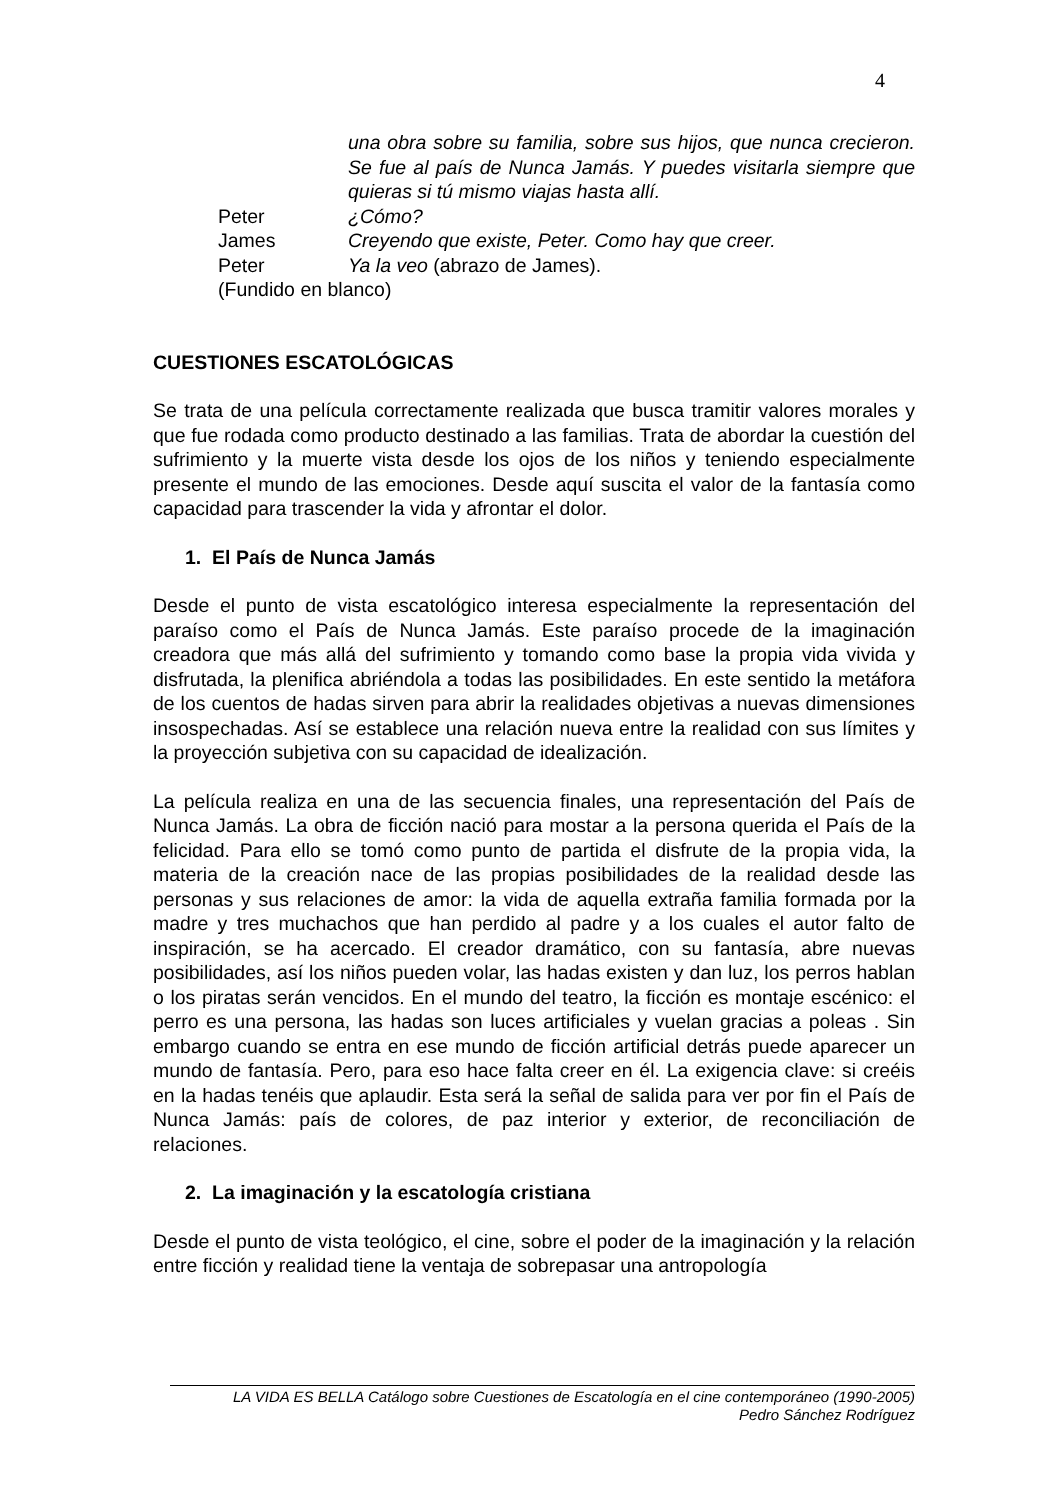4
una obra sobre su familia, sobre sus hijos, que nunca crecieron. Se fue al país de Nunca Jamás. Y puedes visitarla siempre que quieras si tú mismo viajas hasta allí.
Peter ¿Cómo?
James Creyendo que existe, Peter. Como hay que creer.
Peter Ya la veo (abrazo de James).
(Fundido en blanco)
CUESTIONES ESCATOLÓGICAS
Se trata de una película correctamente realizada que busca tramitir valores morales y que fue rodada como producto destinado a las familias. Trata de abordar la cuestión del sufrimiento y la muerte vista desde los ojos de los niños y teniendo especialmente presente el mundo de las emociones. Desde aquí suscita el valor de la fantasía como capacidad para trascender la vida y afrontar el dolor.
1. El País de Nunca Jamás
Desde el punto de vista escatológico interesa especialmente la representación del paraíso como el País de Nunca Jamás. Este paraíso procede de la imaginación creadora que más allá del sufrimiento y tomando como base la propia vida vivida y disfrutada, la plenifica abriéndola a todas las posibilidades. En este sentido la metáfora de los cuentos de hadas sirven para abrir la realidades objetivas a nuevas dimensiones insospechadas. Así se establece una relación nueva entre la realidad con sus límites y la proyección subjetiva con su capacidad de idealización.
La película realiza en una de las secuencia finales, una representación del País de Nunca Jamás. La obra de ficción nació para mostar a la persona querida el País de la felicidad. Para ello se tomó como punto de partida el disfrute de la propia vida, la materia de la creación nace de las propias posibilidades de la realidad desde las personas y sus relaciones de amor: la vida de aquella extraña familia formada por la madre y tres muchachos que han perdido al padre y a los cuales el autor falto de inspiración, se ha acercado. El creador dramático, con su fantasía, abre nuevas posibilidades, así los niños pueden volar, las hadas existen y dan luz, los perros hablan o los piratas serán vencidos. En el mundo del teatro, la ficción es montaje escénico: el perro es una persona, las hadas son luces artificiales y vuelan gracias a poleas . Sin embargo cuando se entra en ese mundo de ficción artificial detrás puede aparecer un mundo de fantasía. Pero, para eso hace falta creer en él. La exigencia clave: si creéis en la hadas tenéis que aplaudir. Esta será la señal de salida para ver por fin el País de Nunca Jamás: país de colores, de paz interior y exterior, de reconciliación de relaciones.
2. La imaginación y la escatología cristiana
Desde el punto de vista teológico, el cine, sobre el poder de la imaginación y la relación entre ficción y realidad tiene la ventaja de sobrepasar una antropología
LA VIDA ES BELLA Catálogo sobre Cuestiones de Escatología en el cine contemporáneo (1990-2005)
Pedro Sánchez Rodríguez